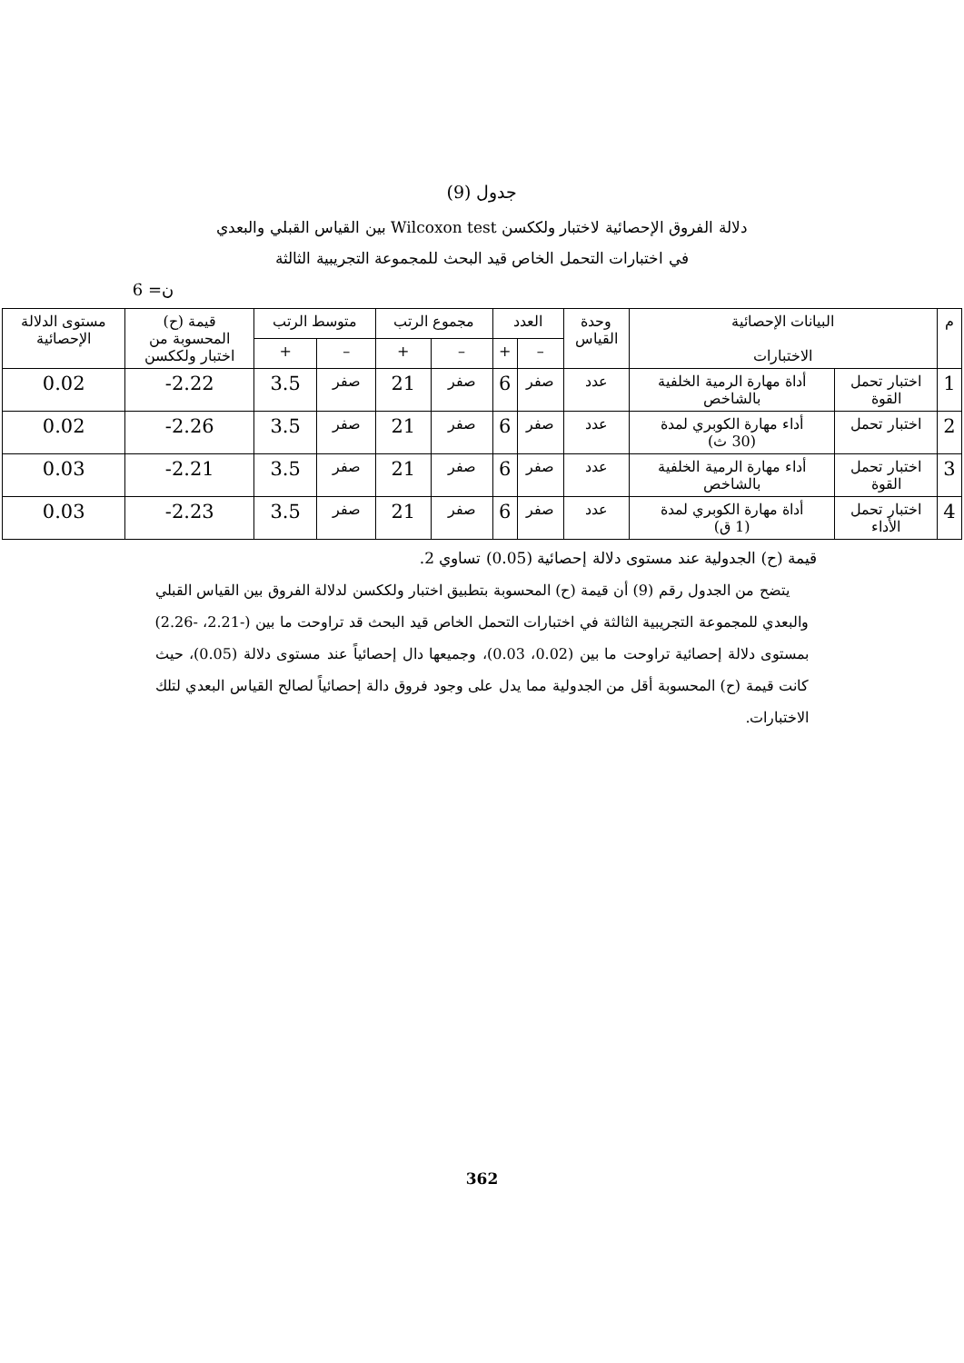جدول (9)
دلالة الفروق الإحصائية لاختبار ولككسن Wilcoxon test بين القياس القبلي والبعدي
في اختبارات التحمل الخاص قيد البحث للمجموعة التجريبية الثالثة
ن= 6
| م | البيانات الإحصائية الاختبارات | | وحدة القياس | العدد | | مجموع الرتب | | متوسط الرتب | | قيمة (ح) المحسوبة من اختبار ولككسن | مستوى الدلالة الإحصائية |
| --- | --- | --- | --- | --- | --- | --- | --- | --- | --- | --- | --- |
| | | | | – | + | – | + | – | + | | |
| 1 | اختبار تحمل القوة | أداة مهارة الرمية الخلفية بالشاخص | عدد | صفر | 6 | صفر | 21 | صفر | 3.5 | 2.22- | 0.02 |
| 2 | اختبار تحمل | أداء مهارة الكوبري لمدة (30 ث) | عدد | صفر | 6 | صفر | 21 | صفر | 3.5 | 2.26- | 0.02 |
| 3 | اختبار تحمل القوة | أداء مهارة الرمية الخلفية بالشاخص | عدد | صفر | 6 | صفر | 21 | صفر | 3.5 | 2.21- | 0.03 |
| 4 | اختبار تحمل الأداء | أداة مهارة الكوبري لمدة (1 ق) | عدد | صفر | 6 | صفر | 21 | صفر | 3.5 | 2.23- | 0.03 |
قيمة (ح) الجدولية عند مستوى دلالة إحصائية (0.05) تساوي 2.
يتضح من الجدول رقم (9) أن قيمة (ح) المحسوبة بتطبيق اختبار ولككسن لدلالة الفروق بين القياس القبلي والبعدي للمجموعة التجريبية الثالثة في اختبارات التحمل الخاص قيد البحث قد تراوحت ما بين (-2.21، -2.26) بمستوى دلالة إحصائية تراوحت ما بين (0.02، 0.03)، وجميعها دال إحصائياً عند مستوى دلالة (0.05)، حيث كانت قيمة (ح) المحسوبة أقل من الجدولية مما يدل على وجود فروق دالة إحصائياً لصالح القياس البعدي لتلك الاختبارات.
362